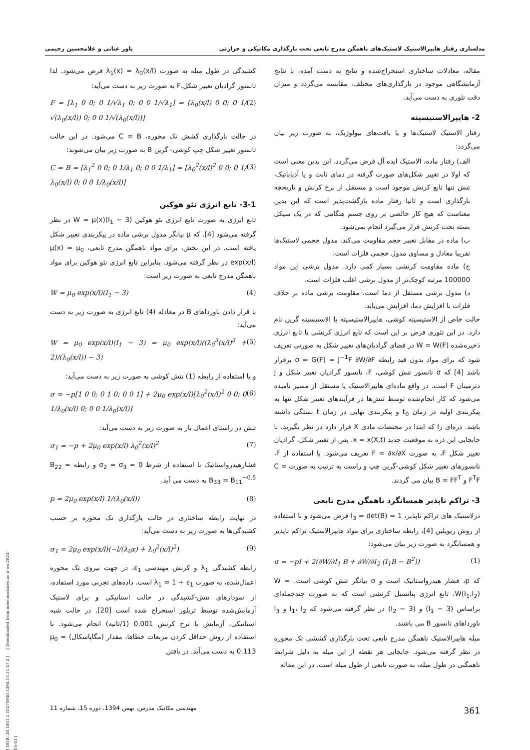مدلسازی رفتار هایپرالاستیک لاستیک‌های ناهمگن مدرج تابعی تحت بارگذاری مکانیکی و حرارتی یاور عنانی و غلامحسین رحیمی
مقاله، معادلات ساختاری استخراج‌شده و نتایج به دست آمده، با نتایج آزمایشگاهی موجود در بارگذاری‌های مختلف، مقایسه می‌گردد و میزان دقت تئوری به دست می‌آید.
2- هایپرالاستیسیته
رفتار الاستیک لاستیک‌ها و یا بافت‌های بیولوژیک، به صورت زیر بیان می‌گردد:
الف) رفتار ماده، الاستیک ایده آل فرض می‌گردد. این بدین معنی است که اولا در تغییر شکل‌های صورت گرفته در دمای ثابت و یا آدیاباتیک، تنش تنها تابع کرنش موجود است و مستقل از نرخ کرنش و تاریخچه بارگذاری است و ثانیا رفتار ماده بازگشت‌پذیر است که این بدین معناست که هیچ کار خالصی بر روی جسم هنگامی که در یک سیکل بسته تحت کرنش قرار می‌گیرد انجام نمی‌شود.
ب) ماده در مقابل تغییر حجم مقاومت می‌کند. مدول حجمی لاستیک‌ها تقریبا معادل و مساوی مدول حجمی فلزات است.
ج) ماده مقاومت کرنشی بسیار کمی دارد. مدول برشی این مواد 100000 مرتبه کوچک‌تر از مدول برشی اغلب فلزات است.
د) مدول برشی مستقل از دما است. مقاومت برشی ماده بر خلاف فلزات با افزایش دما، افزایش می‌یابد.
حالت خاص از الاستیسیته کوشی، هایپرالاستیسیته یا الاستیسیته گرین نام دارد. در این تئوری فرض بر این است که تابع انرژی کرنشی یا تابع انرژی ذخیره‌شده W = W(F) در فضای گرادیان‌های تغییر شکل به صورتی تعریف شود که برای مواد بدون قید رابطه σ = G(F) = J<sup>−1</sup>F ∂W/∂F برقرار باشد [4] که σ تانسور تنش کوشی، F، تانسور گرادیان تغییر شکل و J دترمینان F است. در واقع ماده‌ای هایپرالاستیک یا مستقل از مسیر نامیده می‌شود که کار انجام‌شده توسط تنش‌ها در فرآیندهای تغییر شکل تنها به پیکربندی اولیه در زمان t<sub>0</sub> و پیکربندی نهایی در زمان t بستگی داشته باشد. ذره‌ای را که ابتدا در مختصات مادی X قرار دارد در نظر بگیرید، با جابجایی این ذره به موقعیت جدید x = x(X,t)، پس از تغییر شکل، گرادیان تغییر شکل F، به صورت F = ∂x/∂X تعریف می‌شود. با استفاده از F، تانسورهای تغییر شکل کوشی-گرین چپ و راست به ترتیب به صورت C = F<sup>T</sup>F و B = FF<sup>T</sup> بیان می گردند.
3- تراکم ناپذیر همسانگرد ناهمگن مدرج تابعی
درلاستیک های تراکم ناپذیر، I<sub>3</sub> = det(B) = 1 فرض می‌شود و با استفاده از روش ریویلین [4]، رابطه ساختاری برای مواد هایپرالاستیک تراکم ناپذیر و همسانگرد به صورت زیر بیان می‌شود:
σ = −pI + 2(∂W/∂I<sub>1</sub> B + ∂W/∂I<sub>2</sub> (I<sub>1</sub>B − B<sup>2</sup>)) (1)
که p، فشار هیدرواستاتیک است و σ بیانگر تنش کوشی است. W = W(I<sub>1</sub>,I<sub>2</sub>)، تابع انرژی پتانسیل کرنشی است که به صورت چندجمله‌ای براساس (I<sub>1</sub> − 3) و (I<sub>2</sub> − 3) در نظر گرفته می‌شود که I<sub>1</sub>، I<sub>2</sub> و I<sub>3</sub> ناورداهای تانسور B می باشند.
میله هایپرالاستیک ناهمگن مدرج تابعی تحت بارگذاری کششی تک محوره در نظر گرفته می‌شود. جابجایی هر نقطه از این میله به دلیل شرایط ناهمگنی در طول میله، به صورت تابعی از طول میله است. در این مقاله
کشیدگی در طول میله به صورت λ<sub>1</sub>(x) = λ<sub>0</sub>(x/l) فرض می‌شود. لذا تانسور گرادیان تغییر شکل،F به صورت زیر به دست می‌آید:
F = [λ<sub>1</sub> 0 0; 0 1/√λ<sub>1</sub> 0; 0 0 1/√λ<sub>1</sub>] = [λ<sub>0</sub>(x/l) 0 0; 0 1/√(λ<sub>0</sub>(x/l)) 0; 0 0 1/√(λ<sub>0</sub>(x/l))] (2)
در حالت بارگذاری کشش تک محوره، C = B می‌شود. در این حالت تانسور تغییر شکل چپ کوشی- گرین B به صورت زیر بیان می‌شوند:
C = B = [λ<sub>1</sub><sup>2</sup> 0 0; 0 1/λ<sub>1</sub> 0; 0 0 1/λ<sub>1</sub>] = [λ<sub>0</sub><sup>2</sup>(x/l)<sup>2</sup> 0 0; 0 1/λ<sub>0</sub>(x/l) 0; 0 0 1/λ<sub>0</sub>(x/l)] (3)
3-1- تابع انرژی نئو هوکین
تابع انرژی به صورت تابع انرژی نئو هوکین W = μ(x)(I<sub>1</sub> − 3) در نظر گرفته می‌شود [4]. که μ بیانگر مدول برشی ماده در پیکربندی تغییر شکل یافته است. در این بخش، برای مواد ناهمگن مدرج تابعی، μ(x) = μ<sub>0</sub> exp(x/l) در نظر گرفته می‌شود. بنابراین تابع انرژی نئو هوکین برای مواد ناهمگن مدرج تابعی به صورت زیر است:
W = μ<sub>0</sub> exp(x/l)(I<sub>1</sub> − 3) (4)
با قرار دادن ناورداهای B در معادله (4) تابع انرژی به صورت زیر به دست می‌آید:
W = μ<sub>0</sub> exp(x/l)(I<sub>1</sub> − 3) = μ<sub>0</sub> exp(x/l)((λ<sub>0</sub><sup>3</sup>(x/l)<sup>3</sup> + 2)/(λ<sub>0</sub>(x/l)) − 3) (5)
و با استفاده از رابطه (1) تنش کوشی به صورت زیر به دست می‌آید:
σ = −p[1 0 0; 0 1 0; 0 0 1] + 2μ<sub>0</sub> exp(x/l)[λ<sub>0</sub><sup>2</sup>(x/l)<sup>2</sup> 0 0; 0 1/λ<sub>0</sub>(x/l) 0; 0 0 1/λ<sub>0</sub>(x/l)] (6)
تنش در راستای اعمال بار به صورت زیر به دست می‌آید:
σ<sub>1</sub> = −p + 2μ<sub>0</sub> exp(x/l) λ<sub>0</sub><sup>2</sup>(x/l)<sup>2</sup> (7)
فشارهیدرواستاتیک با استفاده از شرط σ<sub>2</sub> = σ<sub>3</sub> = 0 و رابطه B<sub>22</sub> = B<sub>33</sub> = B<sub>11</sub><sup>−0.5</sup> به دست می آید.
p = 2μ<sub>0</sub> exp(x/l) 1/(λ<sub>0</sub>(x/l)) (8)
در نهایت رابطه ساختاری در حالت بارگذاری تک محوره بر حسب کشیدگی‌ها به صورت زیر به دست می‌آید:
σ<sub>1</sub> = 2μ<sub>0</sub> exp(x/l)(−l/(λ<sub>0</sub>x) + λ<sub>0</sub><sup>2</sup>(x/l)<sup>2</sup>) (9)
رابطه کشیدگی λ<sub>1</sub> و کرنش مهندسی ε<sub>1</sub>، در جهت نیروی تک محوره اعمال‌شده، به صورت λ<sub>1</sub> = 1 + ε<sub>1</sub> است. داده‌های تجربی مورد استفاده، از نمودارهای تنش-کشیدگی در حالت استاتیکی و برای لاستیک آزمایش‌شده توسط تریلور استخراج شده است [20]. در حالت شبه استاتیکی، آزمایش با نرخ کرنش 0.001 (1/ثانیه) انجام می‌شود. با استفاده از روش حداقل کردن مربعات خطاها، مقدار (مگاپاسکال) μ<sub>0</sub> = 0.113 به دست می‌آید. در یافتن
مهندسی مکانیک مدرس، بهمن 1394، دوره 15، شماره 11 361
[ DOR: 20.1001.1.10275940.1394.15.11.47.3 ] [ Downloaded from mme.modares.ac.ir on 2024-05-03 ]